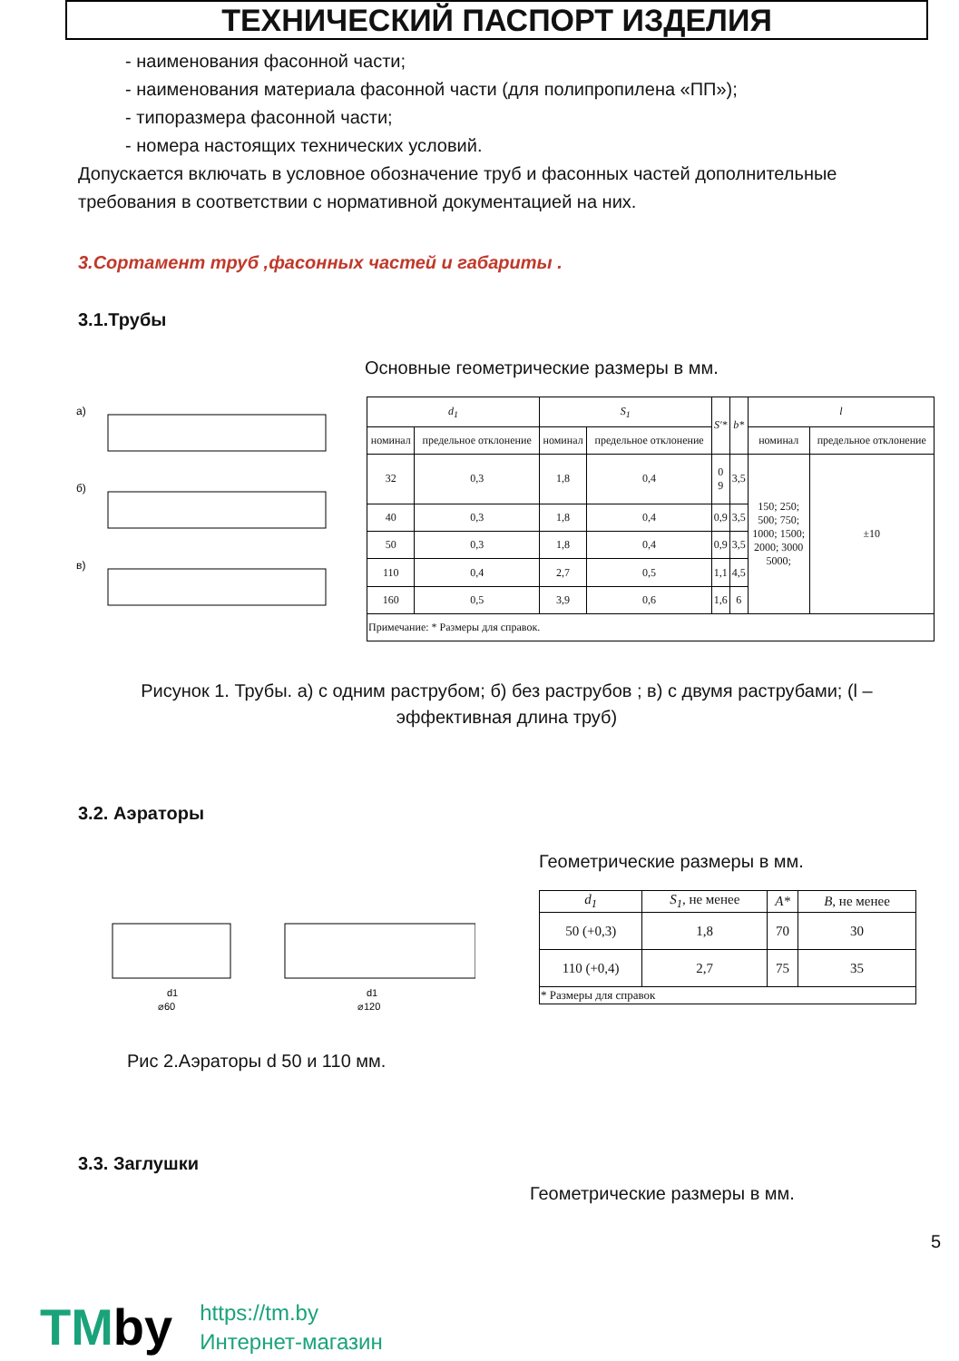ТЕХНИЧЕСКИЙ ПАСПОРТ ИЗДЕЛИЯ
- наименования фасонной части;
- наименования материала фасонной части (для полипропилена «ПП»);
- типоразмера фасонной части;
- номера настоящих технических условий.
Допускается включать в условное обозначение труб и фасонных частей дополнительные требования в соответствии с нормативной документацией на них.
3.Сортамент труб ,фасонных частей и габариты .
3.1.Трубы
Основные геометрические размеры в мм.
а)
б)
в)
| d<sub>1</sub> | | S<sub>1</sub> | | S′* | b* | l | |
| --- | --- | --- | --- | --- | --- | --- | --- |
| номинал | предельное отклонение | номинал | предельное отклонение | | | номинал | предельное отклонение |
| 32 | 0,3 | 1,8 | 0,4 | 0 9 | 3,5 | 150; 250; 500; 750; 1000; 1500; 2000; 3000 5000; | ±10 |
| 40 | 0,3 | 1,8 | 0,4 | 0,9 | 3,5 | | |
| 50 | 0,3 | 1,8 | 0,4 | 0,9 | 3,5 | | |
| 110 | 0,4 | 2,7 | 0,5 | 1,1 | 4,5 | | |
| 160 | 0,5 | 3,9 | 0,6 | 1,6 | 6 | | |
| Примечание: * Размеры для справок. | | | | | | | |
Рисунок 1. Трубы. а) с одним раструбом; б) без раструбов ; в) с двумя раструбами; (l – эффективная длина труб)
3.2. Аэраторы
⌀60
⌀120
d1
d1
Геометрические размеры в мм.
| d<sub>1</sub> | S<sub>1</sub> , не менее | A* | B , не менее |
| --- | --- | --- | --- |
| 50 (+0,3) | 1,8 | 70 | 30 |
| 110 (+0,4) | 2,7 | 75 | 35 |
| * Размеры для справок | | | |
Рис 2.Аэраторы d 50 и 110 мм.
3.3. Заглушки
Геометрические размеры в мм.
5
TMby
https://tm.by
Интернет-магазин